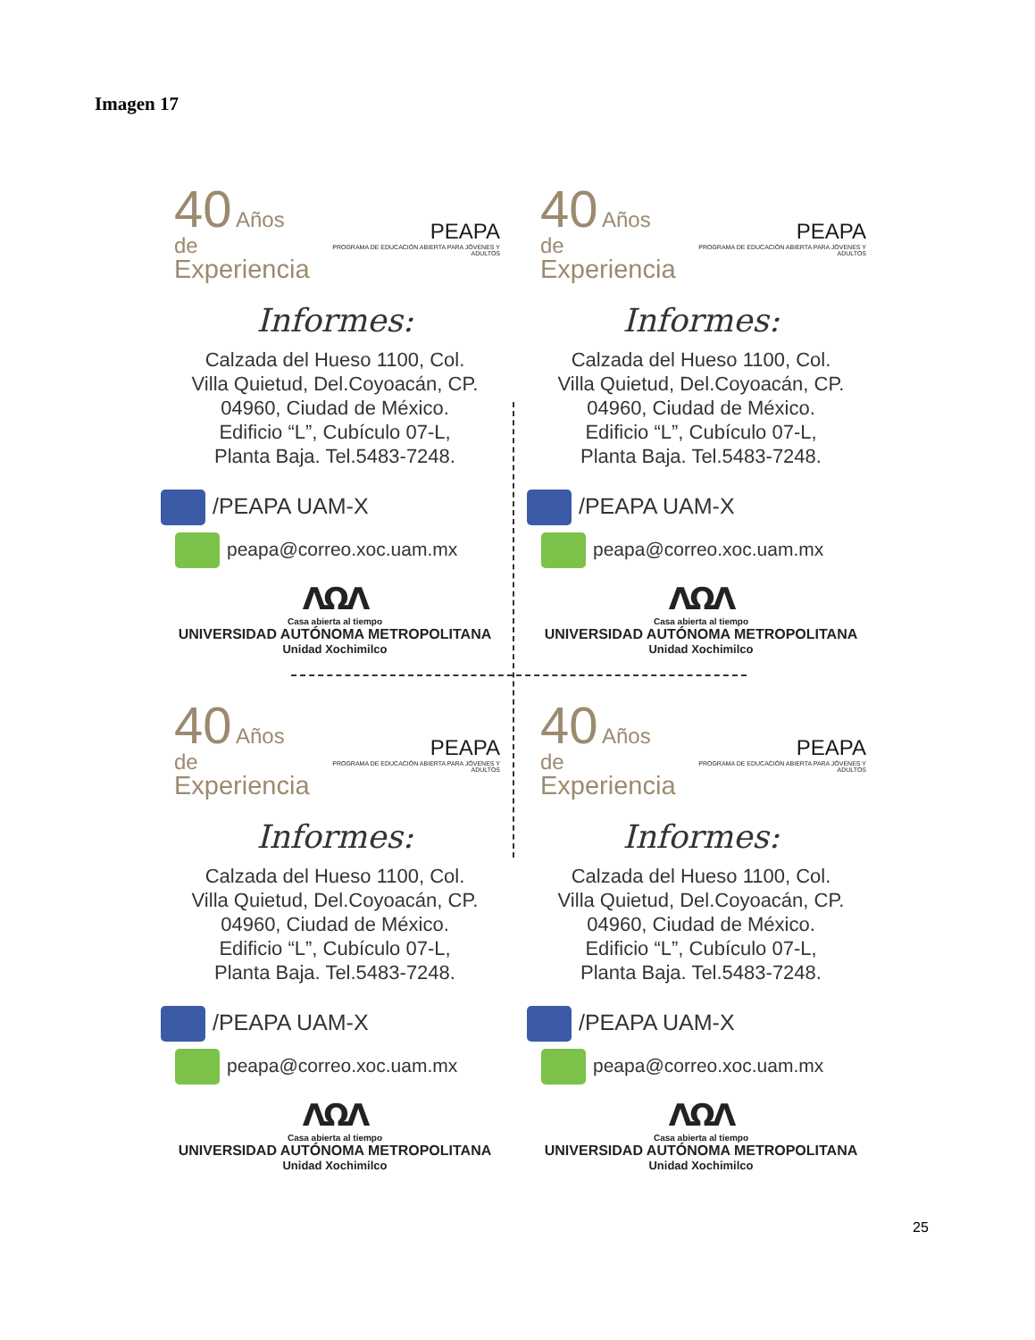Imagen 17
40 Años de
Experiencia
PEAPA
PROGRAMA DE EDUCACIÓN ABIERTA PARA JÓVENES Y ADULTOS
Informes:
Calzada del Hueso 1100, Col.
Villa Quietud, Del.Coyoacán, CP.
04960, Ciudad de México.
Edificio “L”, Cubículo 07-L,
Planta Baja. Tel.5483-7248.
/PEAPA UAM-X
peapa@correo.xoc.uam.mx
ΛΩΛ
Casa abierta al tiempo
UNIVERSIDAD AUTÓNOMA METROPOLITANA
Unidad Xochimilco
40 Años de
Experiencia
PEAPA
PROGRAMA DE EDUCACIÓN ABIERTA PARA JÓVENES Y ADULTOS
Informes:
Calzada del Hueso 1100, Col.
Villa Quietud, Del.Coyoacán, CP.
04960, Ciudad de México.
Edificio “L”, Cubículo 07-L,
Planta Baja. Tel.5483-7248.
/PEAPA UAM-X
peapa@correo.xoc.uam.mx
ΛΩΛ
Casa abierta al tiempo
UNIVERSIDAD AUTÓNOMA METROPOLITANA
Unidad Xochimilco
40 Años de
Experiencia
PEAPA
PROGRAMA DE EDUCACIÓN ABIERTA PARA JÓVENES Y ADULTOS
Informes:
Calzada del Hueso 1100, Col.
Villa Quietud, Del.Coyoacán, CP.
04960, Ciudad de México.
Edificio “L”, Cubículo 07-L,
Planta Baja. Tel.5483-7248.
/PEAPA UAM-X
peapa@correo.xoc.uam.mx
ΛΩΛ
Casa abierta al tiempo
UNIVERSIDAD AUTÓNOMA METROPOLITANA
Unidad Xochimilco
40 Años de
Experiencia
PEAPA
PROGRAMA DE EDUCACIÓN ABIERTA PARA JÓVENES Y ADULTOS
Informes:
Calzada del Hueso 1100, Col.
Villa Quietud, Del.Coyoacán, CP.
04960, Ciudad de México.
Edificio “L”, Cubículo 07-L,
Planta Baja. Tel.5483-7248.
/PEAPA UAM-X
peapa@correo.xoc.uam.mx
ΛΩΛ
Casa abierta al tiempo
UNIVERSIDAD AUTÓNOMA METROPOLITANA
Unidad Xochimilco
25